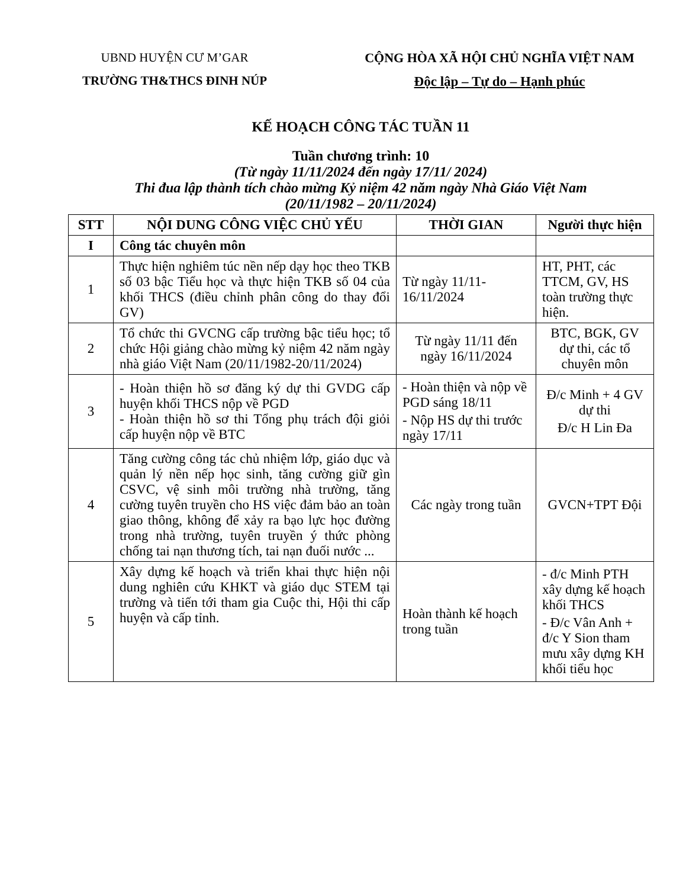UBND HUYỆN CƯ M’GAR
TRƯỜNG TH&THCS ĐINH NÚP
CỘNG HÒA XÃ HỘI CHỦ NGHĨA VIỆT NAM
Độc lập – Tự do – Hạnh phúc
KẾ HOẠCH CÔNG TÁC TUẦN 11
Tuần chương trình: 10
(Từ ngày 11/11/2024 đến ngày 17/11/ 2024)
Thi đua lập thành tích chào mừng Kỷ niệm 42 năm ngày Nhà Giáo Việt Nam
(20/11/1982 – 20/11/2024)
| STT | NỘI DUNG CÔNG VIỆC CHỦ YẾU | THỜI GIAN | Người thực hiện |
| --- | --- | --- | --- |
| I | Công tác chuyên môn | | |
| 1 | Thực hiện nghiêm túc nền nếp dạy học theo TKB số 03 bậc Tiểu học và thực hiện TKB số 04 của khối THCS (điều chỉnh phân công do thay đổi GV) | Từ ngày 11/11-16/11/2024 | HT, PHT, các TTCM, GV, HS toàn trường thực hiện. |
| 2 | Tổ chức thi GVCNG cấp trường bậc tiểu học; tổ chức Hội giảng chào mừng kỷ niệm 42 năm ngày nhà giáo Việt Nam (20/11/1982-20/11/2024) | Từ ngày 11/11 đến ngày 16/11/2024 | BTC, BGK, GV dự thi, các tổ chuyên môn |
| 3 | - Hoàn thiện hồ sơ đăng ký dự thi GVDG cấp huyện khối THCS nộp về PGD - Hoàn thiện hồ sơ thi Tổng phụ trách đội giỏi cấp huyện nộp về BTC | - Hoàn thiện và nộp về PGD sáng 18/11 - Nộp HS dự thi trước ngày 17/11 | Đ/c Minh + 4 GV dự thi Đ/c H Lin Đa |
| 4 | Tăng cường công tác chủ nhiệm lớp, giáo dục và quản lý nền nếp học sinh, tăng cường giữ gìn CSVC, vệ sinh môi trường nhà trường, tăng cường tuyên truyền cho HS việc đảm bảo an toàn giao thông, không để xảy ra bạo lực học đường trong nhà trường, tuyên truyền ý thức phòng chống tai nạn thương tích, tai nạn đuối nước ... | Các ngày trong tuần | GVCN+TPT Đội |
| 5 | Xây dựng kế hoạch và triển khai thực hiện nội dung nghiên cứu KHKT và giáo dục STEM tại trường và tiến tới tham gia Cuộc thi, Hội thi cấp huyện và cấp tỉnh. | Hoàn thành kế hoạch trong tuần | - đ/c Minh PTH xây dựng kế hoạch khối THCS - Đ/c Vân Anh + đ/c Y Sion tham mưu xây dựng KH khối tiểu học |